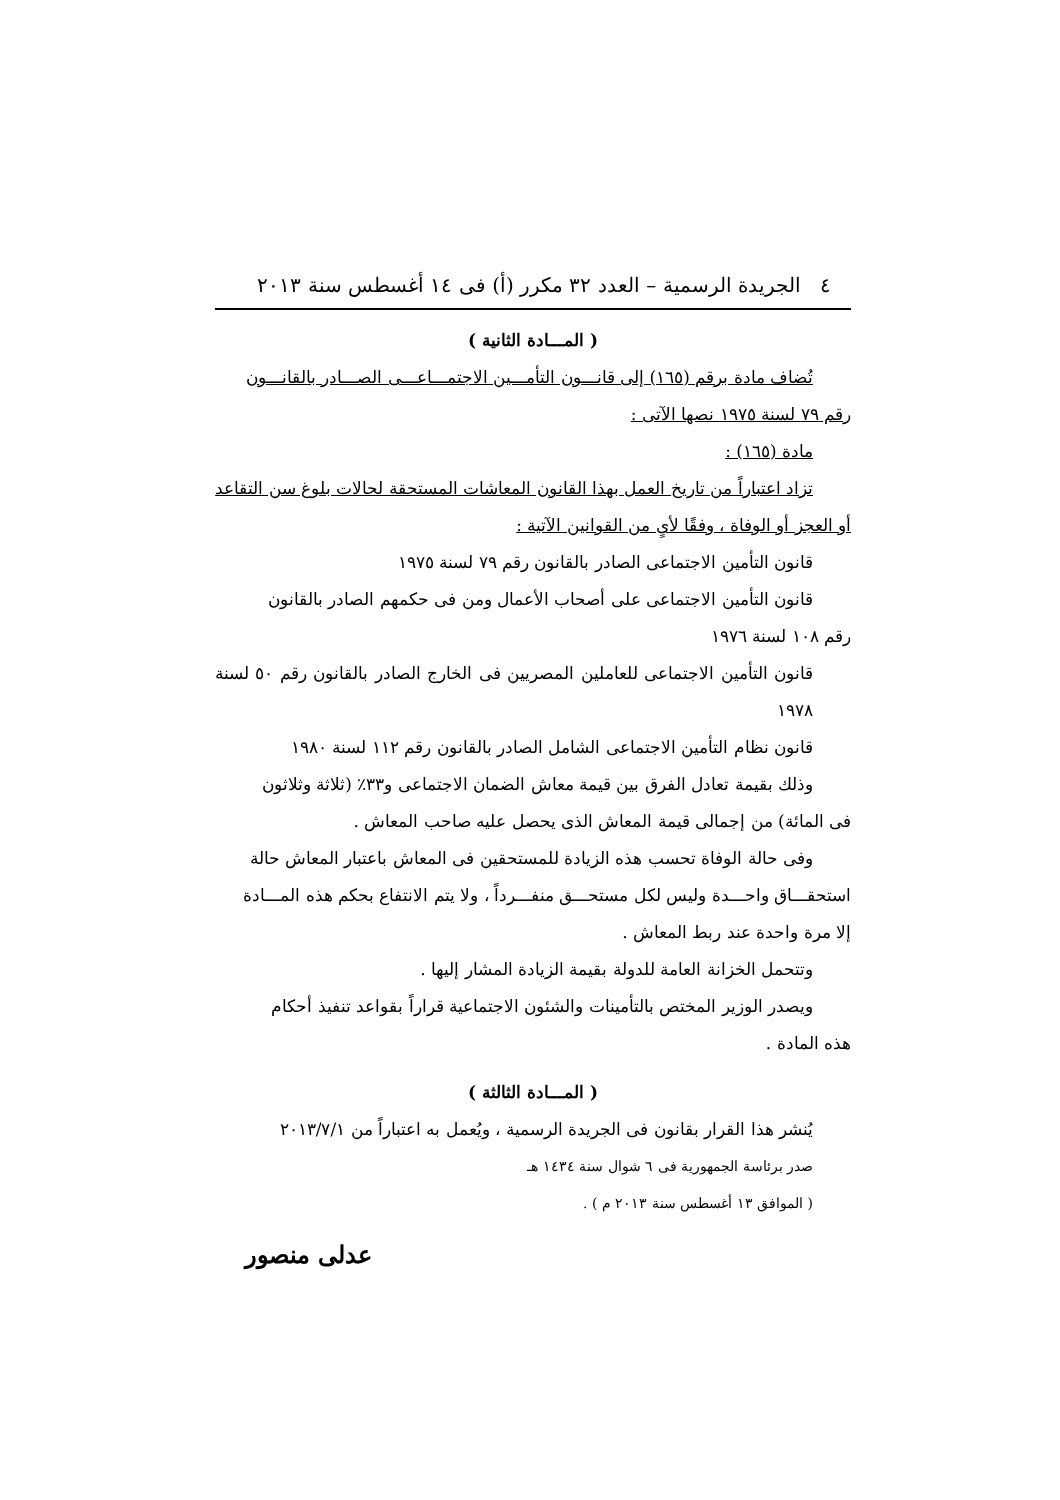٤ الجريدة الرسمية – العدد ٣٢ مكرر (أ) فى ١٤ أغسطس سنة ٢٠١٣
( المـــادة الثانية )
تُضاف مادة برقم (١٦٥) إلى قانـــون التأمـــين الاجتمـــاعـــى الصـــادر بالقانـــون
رقم ٧٩ لسنة ١٩٧٥ نصها الآتى :
مادة (١٦٥) :
تزاد اعتباراً من تاريخ العمل بهذا القانون المعاشات المستحقة لحالات بلوغ سن التقاعد
أو العجز أو الوفاة ، وفقًا لأىٍ من القوانين الآتية :
قانون التأمين الاجتماعى الصادر بالقانون رقم ٧٩ لسنة ١٩٧٥
قانون التأمين الاجتماعى على أصحاب الأعمال ومن فى حكمهم الصادر بالقانون
رقم ١٠٨ لسنة ١٩٧٦
قانون التأمين الاجتماعى للعاملين المصريين فى الخارج الصادر بالقانون رقم ٥٠ لسنة ١٩٧٨
قانون نظام التأمين الاجتماعى الشامل الصادر بالقانون رقم ١١٢ لسنة ١٩٨٠
وذلك بقيمة تعادل الفرق بين قيمة معاش الضمان الاجتماعى و٣٣٪ (ثلاثة وثلاثون
فى المائة) من إجمالى قيمة المعاش الذى يحصل عليه صاحب المعاش .
وفى حالة الوفاة تحسب هذه الزيادة للمستحقين فى المعاش باعتبار المعاش حالة
استحقـــاق واحـــدة وليس لكل مستحـــق منفـــرداً ، ولا يتم الانتفاع بحكم هذه المـــادة
إلا مرة واحدة عند ربط المعاش .
وتتحمل الخزانة العامة للدولة بقيمة الزيادة المشار إليها .
ويصدر الوزير المختص بالتأمينات والشئون الاجتماعية قراراً بقواعد تنفيذ أحكام
هذه المادة .
( المـــادة الثالثة )
يُنشر هذا القرار بقانون فى الجريدة الرسمية ، ويُعمل به اعتباراً من ٢٠١٣/٧/١
صدر برئاسة الجمهورية فى ٦ شوال سنة ١٤٣٤ هـ
( الموافق ١٣ أغسطس سنة ٢٠١٣ م ) .
عدلى منصور